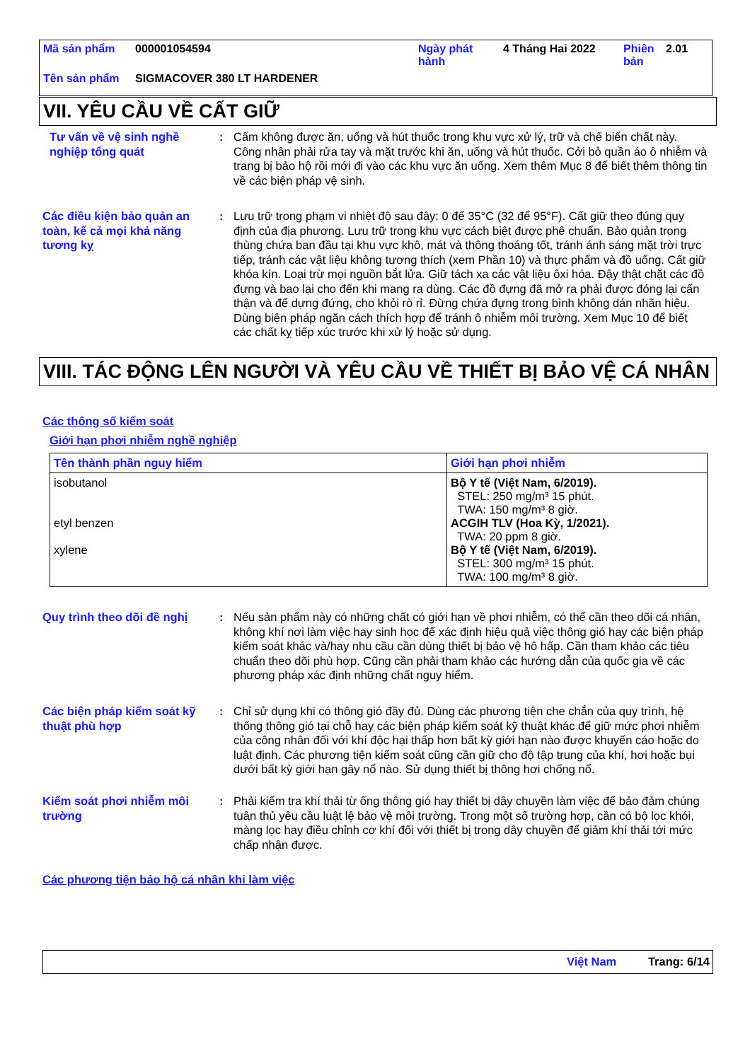| Mã sản phẩm | 000001054594 | Ngày phát hành | 4 Tháng Hai 2022 | Phiên bản | 2.01 |
| Tên sản phẩm | SIGMACOVER 380 LT HARDENER | | | | |
VII. YÊU CẦU VỀ CẤT GIỮ
Tư vấn về vệ sinh nghề nghiệp tổng quát
: Cấm không được ăn, uống và hút thuốc trong khu vực xử lý, trữ và chế biến chất này. Công nhân phải rửa tay và mặt trước khi ăn, uống và hút thuốc. Cởi bỏ quần áo ô nhiễm và trang bị bảo hộ rồi mới đi vào các khu vực ăn uống. Xem thêm Mục 8 để biết thêm thông tin về các biện pháp vệ sinh.
Các điều kiện bảo quản an toàn, kể cả mọi khả năng tương kỵ
: Lưu trữ trong phạm vi nhiệt độ sau đây: 0 để 35°C (32 để 95°F). Cất giữ theo đúng quy định của địa phương. Lưu trữ trong khu vực cách biệt được phê chuẩn. Bảo quản trong thùng chứa ban đầu tại khu vực khô, mát và thông thoáng tốt, tránh ánh sáng mặt trời trực tiếp, tránh các vật liệu không tương thích (xem Phần 10) và thực phẩm và đồ uống. Cất giữ khóa kín. Loại trừ mọi nguồn bắt lửa. Giữ tách xa các vật liệu ôxi hóa. Đậy thật chặt các đồ đựng và bao lại cho đến khi mang ra dùng. Các đồ đựng đã mở ra phải được đóng lại cẩn thận và để dựng đứng, cho khỏi rò rỉ. Đừng chứa đựng trong bình không dán nhãn hiệu. Dùng biện pháp ngăn cách thích hợp để tránh ô nhiễm môi trường. Xem Mục 10 để biết các chất kỵ tiếp xúc trước khi xử lý hoặc sử dụng.
VIII. TÁC ĐỘNG LÊN NGƯỜI VÀ YÊU CẦU VỀ THIẾT BỊ BẢO VỆ CÁ NHÂN
Các thông số kiểm soát
Giới hạn phơi nhiễm nghề nghiệp
| Tên thành phần nguy hiểm | Giới hạn phơi nhiễm |
| --- | --- |
| isobutanol etyl benzen xylene | Bộ Y tế (Việt Nam, 6/2019). STEL: 250 mg/m³ 15 phút. TWA: 150 mg/m³ 8 giờ. ACGIH TLV (Hoa Kỳ, 1/2021). TWA: 20 ppm 8 giờ. Bộ Y tế (Việt Nam, 6/2019). STEL: 300 mg/m³ 15 phút. TWA: 100 mg/m³ 8 giờ. |
Quy trình theo dõi đề nghị
: Nếu sản phẩm này có những chất có giới hạn về phơi nhiễm, có thể cần theo dõi cá nhân, không khí nơi làm việc hay sinh học để xác định hiệu quả việc thông gió hay các biện pháp kiểm soát khác và/hay nhu cầu cần dùng thiết bị bảo vệ hô hấp. Cần tham khảo các tiêu chuẩn theo dõi phù hợp. Cũng cần phải tham khảo các hướng dẫn của quốc gia về các phương pháp xác định những chất nguy hiểm.
Các biện pháp kiểm soát kỹ thuật phù hợp
: Chỉ sử dụng khi có thông gió đầy đủ. Dùng các phương tiện che chắn của quy trình, hệ thống thông gió tại chỗ hay các biện pháp kiểm soát kỹ thuật khác để giữ mức phơi nhiễm của công nhân đối với khí độc hại thấp hơn bất kỳ giới hạn nào được khuyến cáo hoặc do luật định. Các phương tiện kiểm soát cũng cần giữ cho độ tập trung của khí, hơi hoặc bụi dưới bất kỳ giới hạn gây nổ nào. Sử dụng thiết bị thông hơi chống nổ.
Kiểm soát phơi nhiễm môi trường
: Phải kiểm tra khí thải từ ống thông gió hay thiết bị dây chuyền làm việc để bảo đảm chúng tuân thủ yêu cầu luật lệ bảo vệ môi trường. Trong một số trường hợp, cần có bộ lọc khói, màng lọc hay điều chỉnh cơ khí đối với thiết bị trong dây chuyền để giảm khí thải tới mức chấp nhận được.
Các phương tiện bảo hộ cá nhân khi làm việc
Việt Nam Trang: 6/14